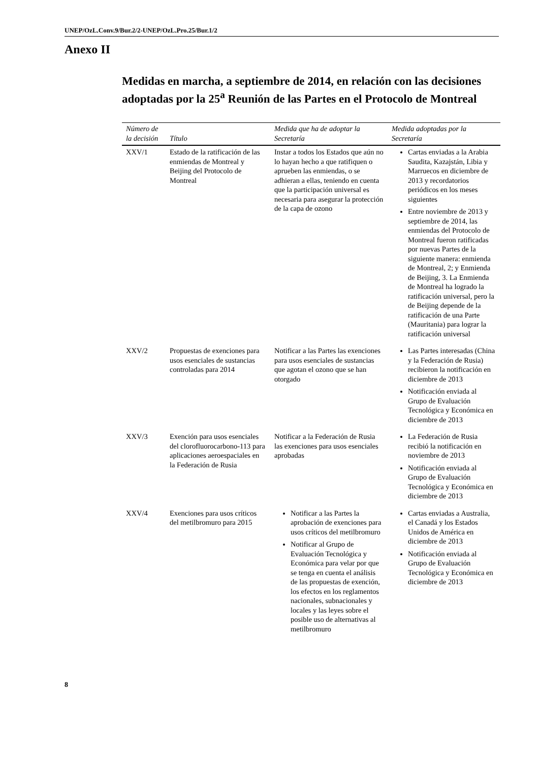UNEP/OzL.Conv.9/Bur.2/2-UNEP/OzL.Pro.25/Bur.1/2
Anexo II
Medidas en marcha, a septiembre de 2014, en relación con las decisiones adoptadas por la 25<sup>a</sup> Reunión de las Partes en el Protocolo de Montreal
| Número de la decisión | Título | Medida que ha de adoptar la Secretaría | Medida adoptadas por la Secretaría |
| --- | --- | --- | --- |
| XXV/1 | Estado de la ratificación de las enmiendas de Montreal y Beijing del Protocolo de Montreal | Instar a todos los Estados que aún no lo hayan hecho a que ratifiquen o aprueben las enmiendas, o se adhieran a ellas, teniendo en cuenta que la participación universal es necesaria para asegurar la protección de la capa de ozono | Cartas enviadas a la Arabia Saudita, Kazajstán, Libia y Marruecos en diciembre de 2013 y recordatorios periódicos en los meses siguientes Entre noviembre de 2013 y septiembre de 2014, las enmiendas del Protocolo de Montreal fueron ratificadas por nuevas Partes de la siguiente manera: enmienda de Montreal, 2; y Enmienda de Beijing, 3. La Enmienda de Montreal ha logrado la ratificación universal, pero la de Beijing depende de la ratificación de una Parte (Mauritania) para lograr la ratificación universal |
| XXV/2 | Propuestas de exenciones para usos esenciales de sustancias controladas para 2014 | Notificar a las Partes las exenciones para usos esenciales de sustancias que agotan el ozono que se han otorgado | Las Partes interesadas (China y la Federación de Rusia) recibieron la notificación en diciembre de 2013 Notificación enviada al Grupo de Evaluación Tecnológica y Económica en diciembre de 2013 |
| XXV/3 | Exención para usos esenciales del clorofluorocarbono-113 para aplicaciones aeroespaciales en la Federación de Rusia | Notificar a la Federación de Rusia las exenciones para usos esenciales aprobadas | La Federación de Rusia recibió la notificación en noviembre de 2013 Notificación enviada al Grupo de Evaluación Tecnológica y Económica en diciembre de 2013 |
| XXV/4 | Exenciones para usos críticos del metilbromuro para 2015 | Notificar a las Partes la aprobación de exenciones para usos críticos del metilbromuro Notificar al Grupo de Evaluación Tecnológica y Económica para velar por que se tenga en cuenta el análisis de las propuestas de exención, los efectos en los reglamentos nacionales, subnacionales y locales y las leyes sobre el posible uso de alternativas al metilbromuro | Cartas enviadas a Australia, el Canadá y los Estados Unidos de América en diciembre de 2013 Notificación enviada al Grupo de Evaluación Tecnológica y Económica en diciembre de 2013 |
8